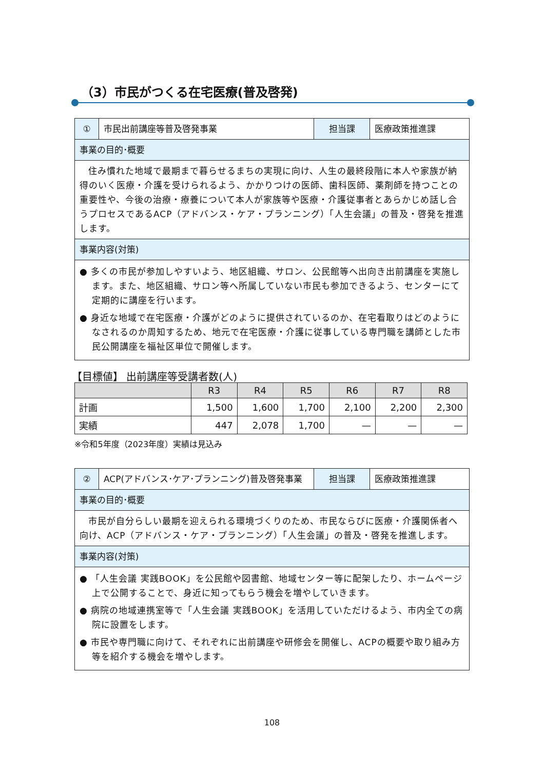（3）市民がつくる在宅医療(普及啓発)
| ① | 市民出前講座等普及啓発事業 | 担当課 | 医療政策推進課 |
| 事業の目的･概要 | | | |
| 住み慣れた地域で最期まで暮らせるまちの実現に向け、人生の最終段階に本人や家族が納得のいく医療・介護を受けられるよう、かかりつけの医師、歯科医師、薬剤師を持つことの重要性や、今後の治療・療養について本人が家族等や医療・介護従事者とあらかじめ話し合うプロセスであるACP（アドバンス・ケア・プランニング）「人生会議」の普及・啓発を推進します。 | | | |
| 事業内容(対策) | | | |
| ● 多くの市民が参加しやすいよう、地区組織、サロン、公民館等へ出向き出前講座を実施します。また、地区組織、サロン等へ所属していない市民も参加できるよう、センターにて定期的に講座を行います。 ● 身近な地域で在宅医療・介護がどのように提供されているのか、在宅看取りはどのようになされるのか周知するため、地元で在宅医療・介護に従事している専門職を講師とした市民公開講座を福祉区単位で開催します。 | | | |
【目標値】 出前講座等受講者数(人)
| | R3 | R4 | R5 | R6 | R7 | R8 |
| --- | --- | --- | --- | --- | --- | --- |
| 計画 | 1,500 | 1,600 | 1,700 | 2,100 | 2,200 | 2,300 |
| 実績 | 447 | 2,078 | 1,700 | — | — | — |
※令和5年度（2023年度）実績は見込み
| ② | ACP(アドバンス･ケア･プランニング)普及啓発事業 | 担当課 | 医療政策推進課 |
| 事業の目的･概要 | | | |
| 市民が自分らしい最期を迎えられる環境づくりのため、市民ならびに医療・介護関係者へ向け、ACP（アドバンス・ケア・プランニング）「人生会議」の普及・啓発を推進します。 | | | |
| 事業内容(対策) | | | |
| ● 「人生会議 実践BOOK」を公民館や図書館、地域センター等に配架したり、ホームページ上で公開することで、身近に知ってもらう機会を増やしていきます。 ● 病院の地域連携室等で「人生会議 実践BOOK」を活用していただけるよう、市内全ての病院に設置をします。 ● 市民や専門職に向けて、それぞれに出前講座や研修会を開催し、ACPの概要や取り組み方等を紹介する機会を増やします。 | | | |
108